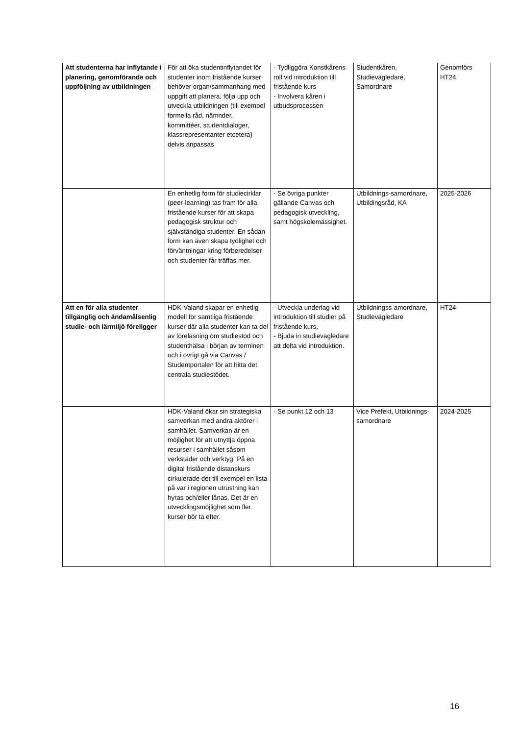| Att studenterna har inflytande i planering, genomförande och uppföljning av utbildningen | För att öka studentinflytandet för studenter inom fristående kurser behöver organ/sammanhang med uppgift att planera, följa upp och utveckla utbildningen (till exempel formella råd, nämnder, kommittéer, studentdialoger, klassrepresentanter etcetera) delvis anpassas | - Tydliggöra Konstkårens roll vid introduktion till fristående kurs - Involvera kåren i utbudsprocessen | Studentkåren, Studievägledare, Samordnare | Genomförs HT24 |
| | En enhetlig form för studiecirklar (peer-learning) tas fram för alla fristående kurser för att skapa pedagogisk struktur och självständiga studenter. En sådan form kan även skapa tydlighet och förväntningar kring förberedelser och studenter får träffas mer. | - Se övriga punkter gällande Canvas och pedagogisk utveckling, samt högskolemässighet. | Utbildnings-samordnare, Utbildingsråd, KA | 2025-2026 |
| Att en för alla studenter tillgänglig och ändamålsenlig studie- och lärmiljö föreligger | HDK-Valand skapar en enhetlig modell för samtliga fristående kurser där alla studenter kan ta del av föreläsning om studiestöd och studenthälsa i början av terminen och i övrigt gå via Canvas / Studentportalen för att hitta det centrala studiestödet. | - Utveckla underlag vid introduktion till studier på fristående kurs, - Bjuda in studievägledare att delta vid introduktion. | Utbildningss-amordnare, Studievägledare | HT24 |
| | HDK-Valand ökar sin strategiska samverkan med andra aktörer i samhället. Samverkan är en möjlighet för att utnyttja öppna resurser i samhället såsom verkstäder och verktyg. På en digital fristående distanskurs cirkulerade det till exempel en lista på var i regionen utrustning kan hyras och/eller lånas. Det är en utvecklingsmöjlighet som fler kurser bör ta efter. | - Se punkt 12 och 13 | Vice Prefekt, Utbildnings-samordnare | 2024-2025 |
16